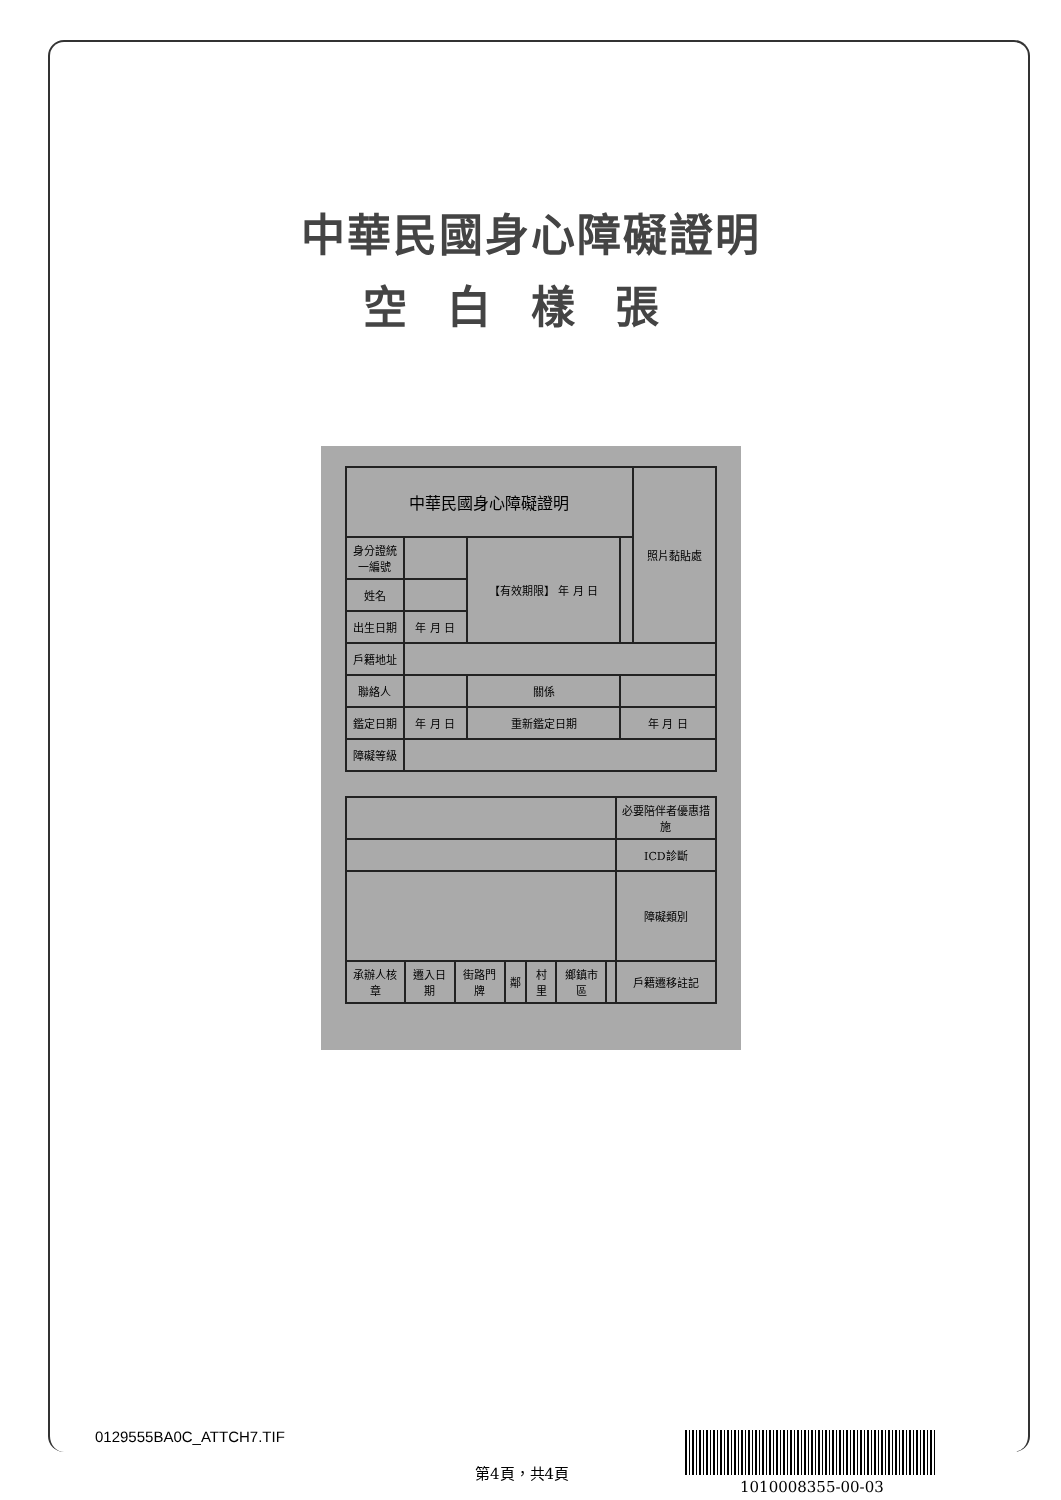中華民國身心障礙證明
空白樣張
| 中華民國身心障礙證明 | | | | 照片黏貼處 |
| 身分證統一編號 | | 【有效期限】 年 月 日 | | |
| 姓名 | | | | |
| 出生日期 | 年 月 日 | | | |
| 戶籍地址 | | | | |
| 聯絡人 | | 關係 | | |
| 鑑定日期 | 年 月 日 | 重新鑑定日期 | 年 月 日 | |
| 障礙等級 | | | | |
| | | | | | | | 必要陪伴者優惠措施 |
| | | | | | | | ICD診斷 |
| | | | | | | | 障礙類別 |
| 承辦人核章 | 遷入日期 | 街路門牌 | 鄰 | 村里 | 鄉鎮市區 | | 戶籍遷移註記 |
0129555BA0C_ATTCH7.TIF
第4頁，共4頁
1010008355-00-03